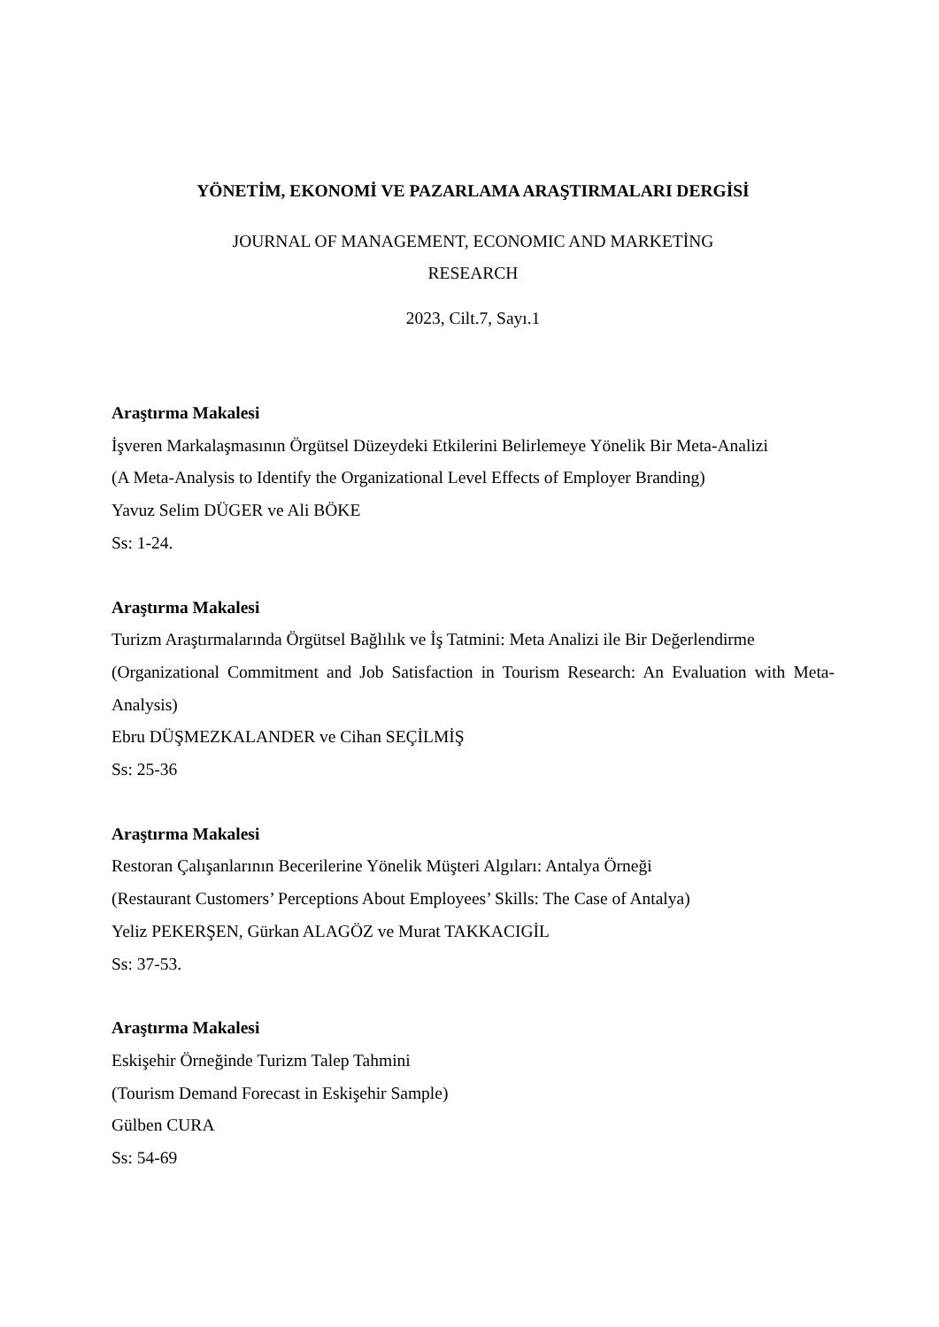YÖNETİM, EKONOMİ VE PAZARLAMA ARAŞTIRMALARI DERGİSİ
JOURNAL OF MANAGEMENT, ECONOMIC AND MARKETİNG
RESEARCH
2023, Cilt.7, Sayı.1
Araştırma Makalesi
İşveren Markalaşmasının Örgütsel Düzeydeki Etkilerini Belirlemeye Yönelik Bir Meta-Analizi
(A Meta-Analysis to Identify the Organizational Level Effects of Employer Branding)
Yavuz Selim DÜGER ve Ali BÖKE
Ss: 1-24.
Araştırma Makalesi
Turizm Araştırmalarında Örgütsel Bağlılık ve İş Tatmini: Meta Analizi ile Bir Değerlendirme
(Organizational Commitment and Job Satisfaction in Tourism Research: An Evaluation with Meta-Analysis)
Ebru DÜŞMEZKALANDER ve Cihan SEÇİLMİŞ
Ss: 25-36
Araştırma Makalesi
Restoran Çalışanlarının Becerilerine Yönelik Müşteri Algıları: Antalya Örneği
(Restaurant Customers’ Perceptions About Employees’ Skills: The Case of Antalya)
Yeliz PEKERŞEN, Gürkan ALAGÖZ ve Murat TAKKACIGİL
Ss: 37-53.
Araştırma Makalesi
Eskişehir Örneğinde Turizm Talep Tahmini
(Tourism Demand Forecast in Eskişehir Sample)
Gülben CURA
Ss: 54-69